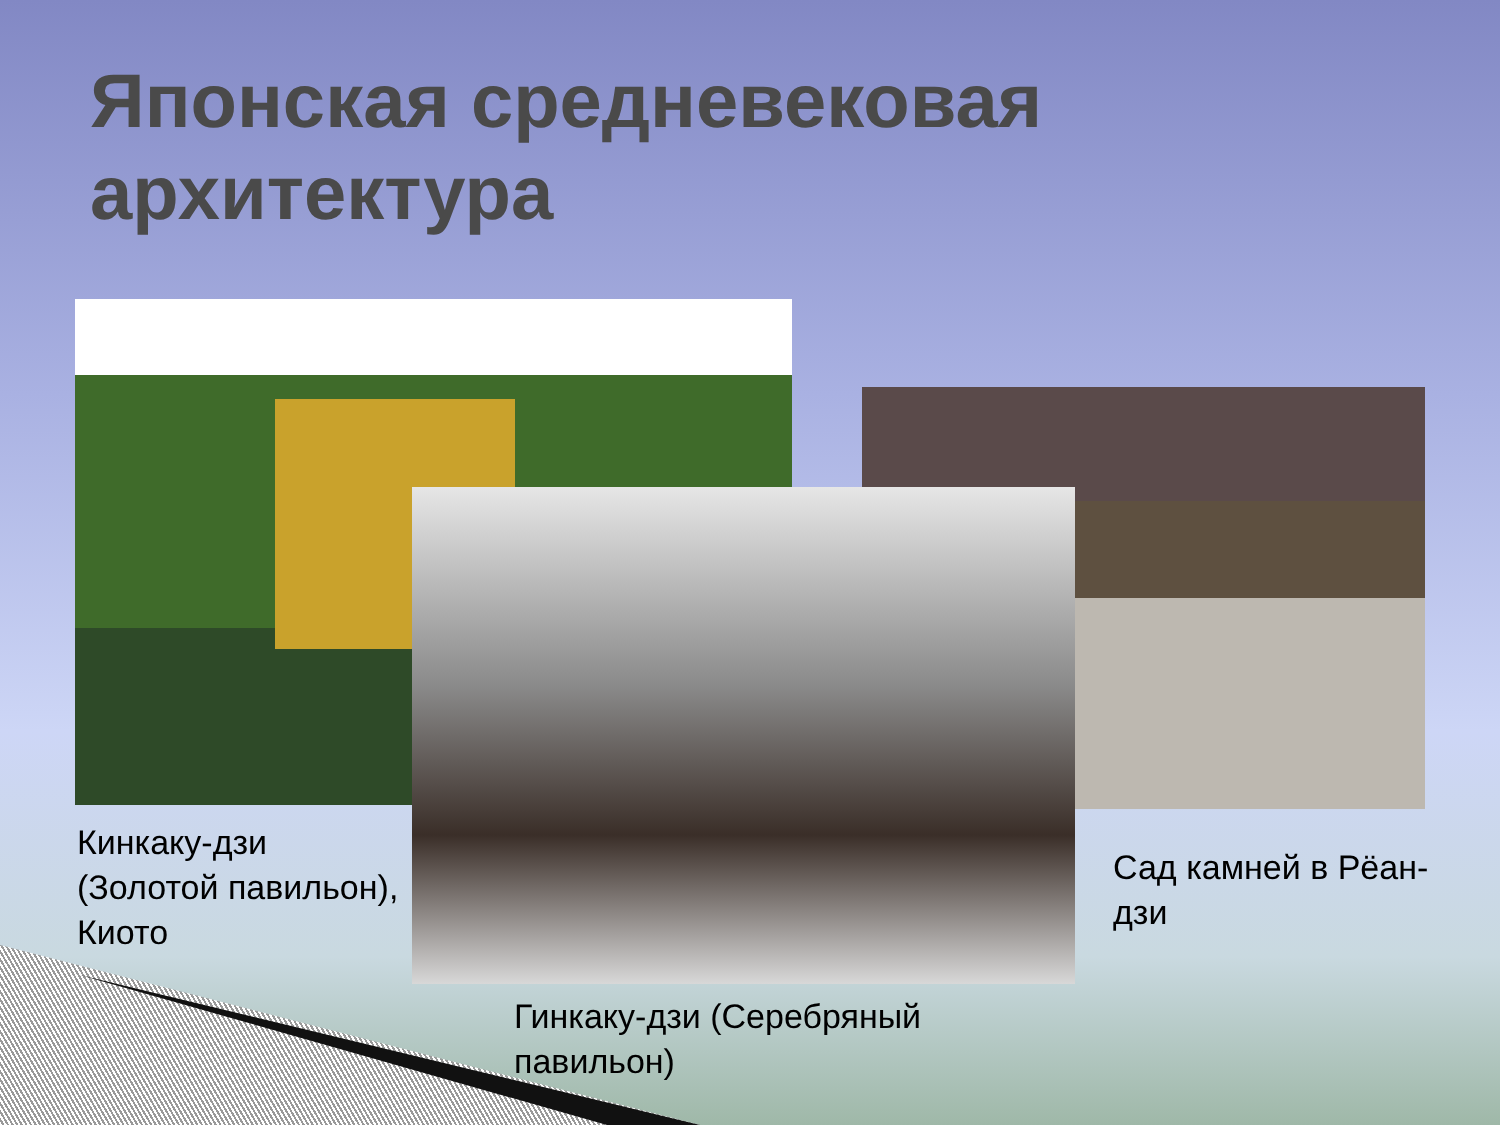Японская средневековая архитектура
Кинкаку-дзи
(Золотой павильон),
Киото
Сад камней в Рёан-
дзи
Гинкаку-дзи (Серебряный
павильон)